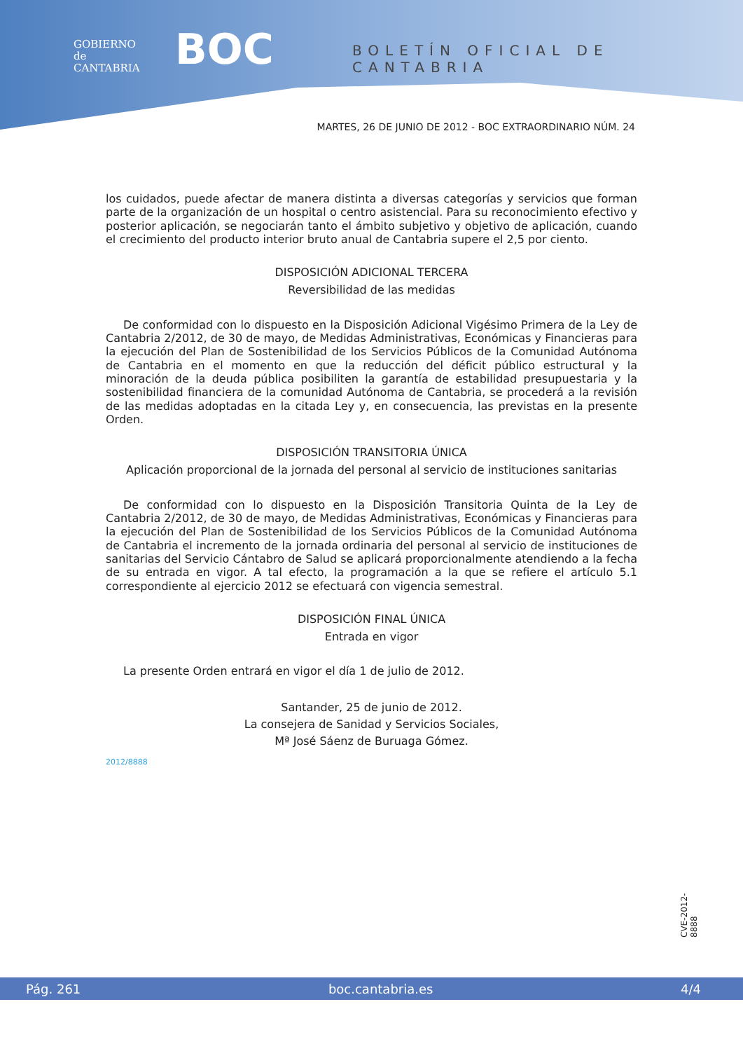GOBIERNO
de
CANTABRIA
BOC BOLETÍN OFICIAL DE CANTABRIA
MARTES, 26 DE JUNIO DE 2012 - BOC EXTRAORDINARIO NÚM. 24
los cuidados, puede afectar de manera distinta a diversas categorías y servicios que forman parte de la organización de un hospital o centro asistencial. Para su reconocimiento efectivo y posterior aplicación, se negociarán tanto el ámbito subjetivo y objetivo de aplicación, cuando el crecimiento del producto interior bruto anual de Cantabria supere el 2,5 por ciento.
DISPOSICIÓN ADICIONAL TERCERA
Reversibilidad de las medidas
De conformidad con lo dispuesto en la Disposición Adicional Vigésimo Primera de la Ley de Cantabria 2/2012, de 30 de mayo, de Medidas Administrativas, Económicas y Financieras para la ejecución del Plan de Sostenibilidad de los Servicios Públicos de la Comunidad Autónoma de Cantabria en el momento en que la reducción del déficit público estructural y la minoración de la deuda pública posibiliten la garantía de estabilidad presupuestaria y la sostenibilidad financiera de la comunidad Autónoma de Cantabria, se procederá a la revisión de las medidas adoptadas en la citada Ley y, en consecuencia, las previstas en la presente Orden.
DISPOSICIÓN TRANSITORIA ÚNICA
Aplicación proporcional de la jornada del personal al servicio de instituciones sanitarias
De conformidad con lo dispuesto en la Disposición Transitoria Quinta de la Ley de Cantabria 2/2012, de 30 de mayo, de Medidas Administrativas, Económicas y Financieras para la ejecución del Plan de Sostenibilidad de los Servicios Públicos de la Comunidad Autónoma de Cantabria el incremento de la jornada ordinaria del personal al servicio de instituciones de sanitarias del Servicio Cántabro de Salud se aplicará proporcionalmente atendiendo a la fecha de su entrada en vigor. A tal efecto, la programación a la que se refiere el artículo 5.1 correspondiente al ejercicio 2012 se efectuará con vigencia semestral.
DISPOSICIÓN FINAL ÚNICA
Entrada en vigor
La presente Orden entrará en vigor el día 1 de julio de 2012.
Santander, 25 de junio de 2012.
La consejera de Sanidad y Servicios Sociales,
Mª José Sáenz de Buruaga Gómez.
2012/8888
CVE-2012-8888
Pág. 261 boc.cantabria.es 4/4